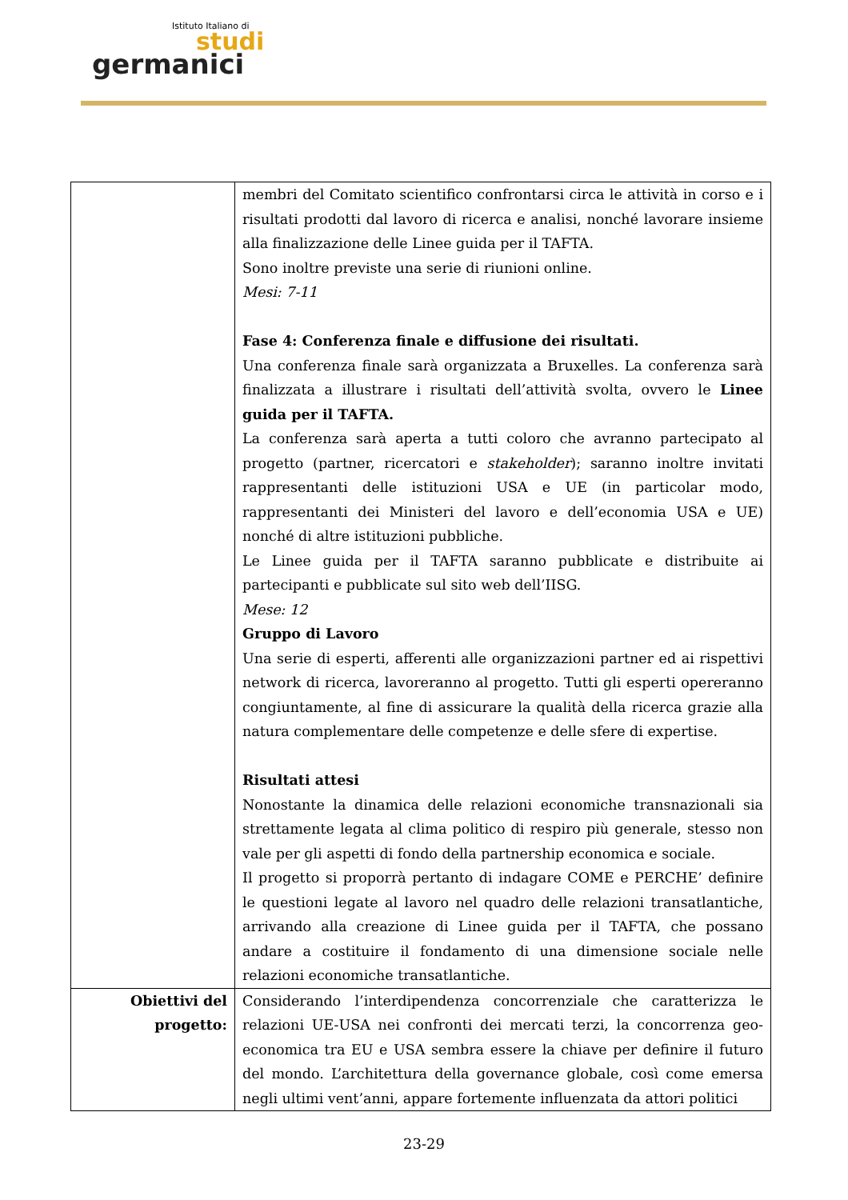Istituto Italiano di
studi
germanici
| | membri del Comitato scientifico confrontarsi circa le attività in corso e i risultati prodotti dal lavoro di ricerca e analisi, nonché lavorare insieme alla finalizzazione delle Linee guida per il TAFTA. Sono inoltre previste una serie di riunioni online. Mesi: 7-11 Fase 4: Conferenza finale e diffusione dei risultati. Una conferenza finale sarà organizzata a Bruxelles. La conferenza sarà finalizzata a illustrare i risultati dell’attività svolta, ovvero le Linee guida per il TAFTA. La conferenza sarà aperta a tutti coloro che avranno partecipato al progetto (partner, ricercatori e stakeholder ); saranno inoltre invitati rappresentanti delle istituzioni USA e UE (in particolar modo, rappresentanti dei Ministeri del lavoro e dell’economia USA e UE) nonché di altre istituzioni pubbliche. Le Linee guida per il TAFTA saranno pubblicate e distribuite ai partecipanti e pubblicate sul sito web dell’IISG. Mese: 12 Gruppo di Lavoro Una serie di esperti, afferenti alle organizzazioni partner ed ai rispettivi network di ricerca, lavoreranno al progetto. Tutti gli esperti opereranno congiuntamente, al fine di assicurare la qualità della ricerca grazie alla natura complementare delle competenze e delle sfere di expertise. Risultati attesi Nonostante la dinamica delle relazioni economiche transnazionali sia strettamente legata al clima politico di respiro più generale, stesso non vale per gli aspetti di fondo della partnership economica e sociale. Il progetto si proporrà pertanto di indagare COME e PERCHE’ definire le questioni legate al lavoro nel quadro delle relazioni transatlantiche, arrivando alla creazione di Linee guida per il TAFTA, che possano andare a costituire il fondamento di una dimensione sociale nelle relazioni economiche transatlantiche. |
| Obiettivi del progetto: | Considerando l’interdipendenza concorrenziale che caratterizza le relazioni UE-USA nei confronti dei mercati terzi, la concorrenza geo-economica tra EU e USA sembra essere la chiave per definire il futuro del mondo. L’architettura della governance globale, così come emersa negli ultimi vent’anni, appare fortemente influenzata da attori politici |
23-29